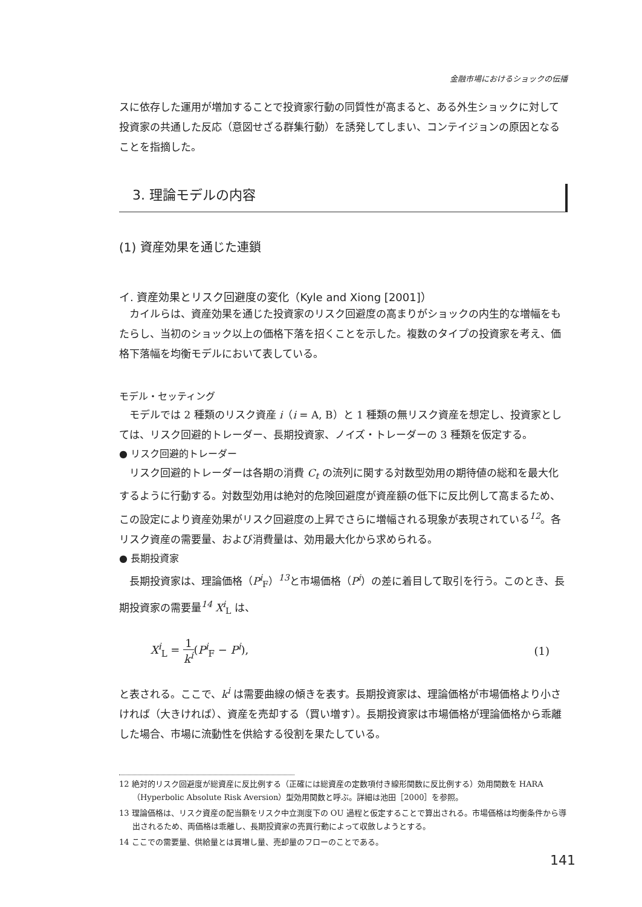金融市場におけるショックの伝播
スに依存した運用が増加することで投資家行動の同質性が高まると、ある外生ショックに対して投資家の共通した反応（意図せざる群集行動）を誘発してしまい、コンテイジョンの原因となることを指摘した。
3. 理論モデルの内容
(1) 資産効果を通じた連鎖
イ. 資産効果とリスク回避度の変化（Kyle and Xiong [2001]）
カイルらは、資産効果を通じた投資家のリスク回避度の高まりがショックの内生的な増幅をもたらし、当初のショック以上の価格下落を招くことを示した。複数のタイプの投資家を考え、価格下落幅を均衡モデルにおいて表している。
モデル・セッティング
モデルでは 2 種類のリスク資産 i（i = A, B）と 1 種類の無リスク資産を想定し、投資家としては、リスク回避的トレーダー、長期投資家、ノイズ・トレーダーの 3 種類を仮定する。
● リスク回避的トレーダー
リスク回避的トレーダーは各期の消費 C<sub>t</sub> の流列に関する対数型効用の期待値の総和を最大化するように行動する。対数型効用は絶対的危険回避度が資産額の低下に反比例して高まるため、この設定により資産効果がリスク回避度の上昇でさらに増幅される現象が表現されている<sup>12</sup>。各リスク資産の需要量、および消費量は、効用最大化から求められる。
● 長期投資家
長期投資家は、理論価格（P<sup>i</sup><sub>F</sub>）<sup>13</sup>と市場価格（P<sup>i</sup>）の差に着目して取引を行う。このとき、長期投資家の需要量<sup>14</sup> X<sup>i</sup><sub>L</sub> は、
X<sup>i</sup><sub>L</sub> = 1 k<sup>i</sup>(P<sup>i</sup><sub>F</sub> − P<sup>i</sup>), (1)
と表される。ここで、k<sup>i</sup> は需要曲線の傾きを表す。長期投資家は、理論価格が市場価格より小さければ（大きければ）、資産を売却する（買い増す）。長期投資家は市場価格が理論価格から乖離した場合、市場に流動性を供給する役割を果たしている。
12 絶対的リスク回避度が総資産に反比例する（正確には総資産の定数項付き線形関数に反比例する）効用関数を HARA（Hyperbolic Absolute Risk Aversion）型効用関数と呼ぶ。詳細は池田［2000］を参照。
13 理論価格は、リスク資産の配当額をリスク中立測度下の OU 過程と仮定することで算出される。市場価格は均衡条件から導出されるため、両価格は乖離し、長期投資家の売買行動によって収斂しようとする。
14 ここでの需要量、供給量とは買増し量、売却量のフローのことである。
141